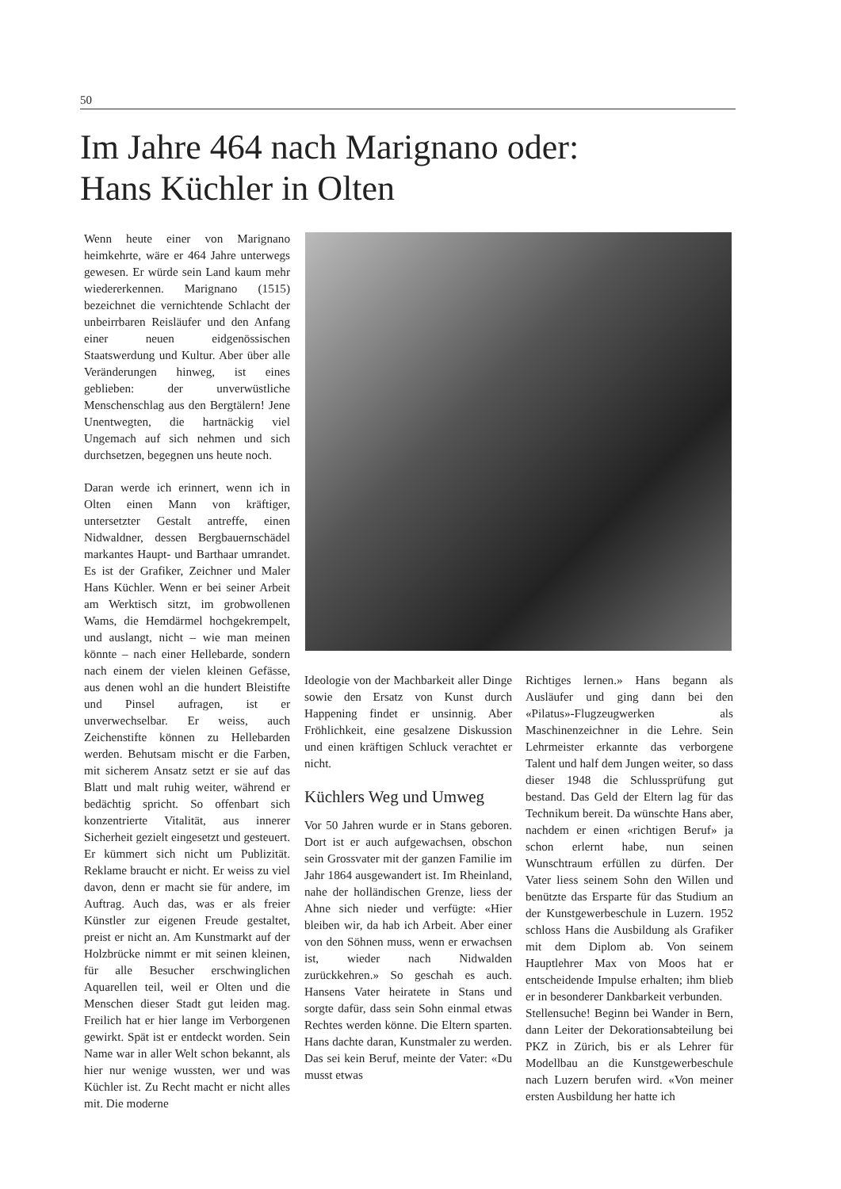50
Im Jahre 464 nach Marignano oder:
Hans Küchler in Olten
Wenn heute einer von Marignano heimkehrte, wäre er 464 Jahre unterwegs gewesen. Er würde sein Land kaum mehr wiedererkennen. Marignano (1515) bezeichnet die vernichtende Schlacht der unbeirrbaren Reisläufer und den Anfang einer neuen eidgenössischen Staatswerdung und Kultur. Aber über alle Veränderungen hinweg, ist eines geblieben: der unverwüstliche Menschenschlag aus den Bergtälern! Jene Unentwegten, die hartnäckig viel Ungemach auf sich nehmen und sich durchsetzen, begegnen uns heute noch.
Daran werde ich erinnert, wenn ich in Olten einen Mann von kräftiger, untersetzter Gestalt antreffe, einen Nidwaldner, dessen Bergbauernschädel markantes Haupt- und Barthaar umrandet. Es ist der Grafiker, Zeichner und Maler Hans Küchler. Wenn er bei seiner Arbeit am Werktisch sitzt, im grobwollenen Wams, die Hemdärmel hochgekrempelt, und auslangt, nicht – wie man meinen könnte – nach einer Hellebarde, sondern nach einem der vielen kleinen Gefässe, aus denen wohl an die hundert Bleistifte und Pinsel aufragen, ist er unverwechselbar. Er weiss, auch Zeichenstifte können zu Hellebarden werden. Behutsam mischt er die Farben, mit sicherem Ansatz setzt er sie auf das Blatt und malt ruhig weiter, während er bedächtig spricht. So offenbart sich konzentrierte Vitalität, aus innerer Sicherheit gezielt eingesetzt und gesteuert. Er kümmert sich nicht um Publizität. Reklame braucht er nicht. Er weiss zu viel davon, denn er macht sie für andere, im Auftrag. Auch das, was er als freier Künstler zur eigenen Freude gestaltet, preist er nicht an. Am Kunstmarkt auf der Holzbrücke nimmt er mit seinen kleinen, für alle Besucher erschwinglichen Aquarellen teil, weil er Olten und die Menschen dieser Stadt gut leiden mag. Freilich hat er hier lange im Verborgenen gewirkt. Spät ist er entdeckt worden. Sein Name war in aller Welt schon bekannt, als hier nur wenige wussten, wer und was Küchler ist. Zu Recht macht er nicht alles mit. Die moderne
Ideologie von der Machbarkeit aller Dinge sowie den Ersatz von Kunst durch Happening findet er unsinnig. Aber Fröhlichkeit, eine gesalzene Diskussion und einen kräftigen Schluck verachtet er nicht.
Küchlers Weg und Umweg
Vor 50 Jahren wurde er in Stans geboren. Dort ist er auch aufgewachsen, obschon sein Grossvater mit der ganzen Familie im Jahr 1864 ausgewandert ist. Im Rheinland, nahe der holländischen Grenze, liess der Ahne sich nieder und verfügte: «Hier bleiben wir, da hab ich Arbeit. Aber einer von den Söhnen muss, wenn er erwachsen ist, wieder nach Nidwalden zurückkehren.» So geschah es auch. Hansens Vater heiratete in Stans und sorgte dafür, dass sein Sohn einmal etwas Rechtes werden könne. Die Eltern sparten. Hans dachte daran, Kunstmaler zu werden. Das sei kein Beruf, meinte der Vater: «Du musst etwas
Richtiges lernen.» Hans begann als Ausläufer und ging dann bei den «Pilatus»-Flugzeugwerken als Maschinenzeichner in die Lehre. Sein Lehrmeister erkannte das verborgene Talent und half dem Jungen weiter, so dass dieser 1948 die Schlussprüfung gut bestand. Das Geld der Eltern lag für das Technikum bereit. Da wünschte Hans aber, nachdem er einen «richtigen Beruf» ja schon erlernt habe, nun seinen Wunschtraum erfüllen zu dürfen. Der Vater liess seinem Sohn den Willen und benützte das Ersparte für das Studium an der Kunstgewerbeschule in Luzern. 1952 schloss Hans die Ausbildung als Grafiker mit dem Diplom ab. Von seinem Hauptlehrer Max von Moos hat er entscheidende Impulse erhalten; ihm blieb er in besonderer Dankbarkeit verbunden.
Stellensuche! Beginn bei Wander in Bern, dann Leiter der Dekorationsabteilung bei PKZ in Zürich, bis er als Lehrer für Modellbau an die Kunstgewerbeschule nach Luzern berufen wird. «Von meiner ersten Ausbildung her hatte ich